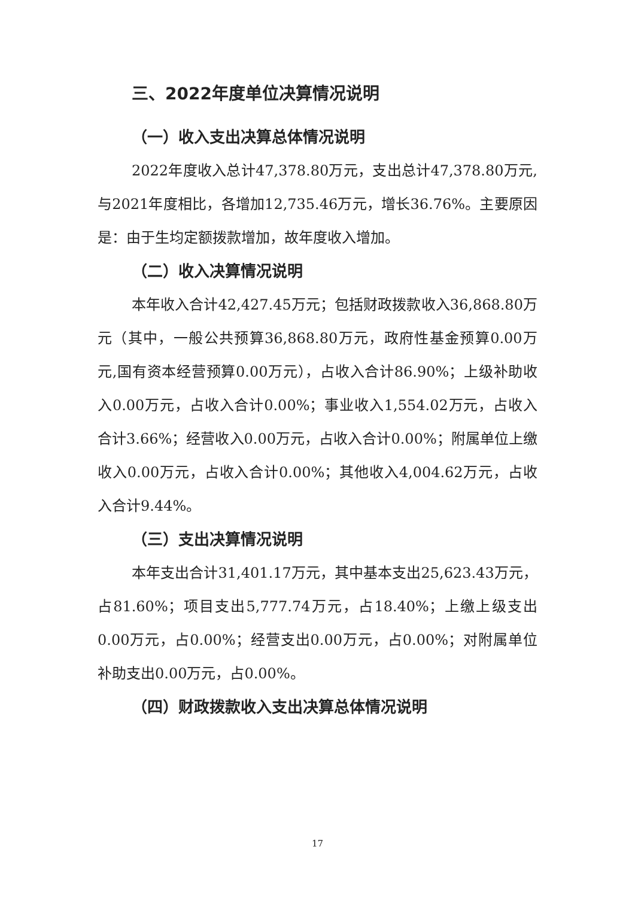三、2022年度单位决算情况说明
（一）收入支出决算总体情况说明
2022年度收入总计47,378.80万元，支出总计47,378.80万元,与2021年度相比，各增加12,735.46万元，增长36.76%。主要原因是：由于生均定额拨款增加，故年度收入增加。
（二）收入决算情况说明
本年收入合计42,427.45万元；包括财政拨款收入36,868.80万元（其中，一般公共预算36,868.80万元，政府性基金预算0.00万元,国有资本经营预算0.00万元），占收入合计86.90%；上级补助收入0.00万元，占收入合计0.00%；事业收入1,554.02万元，占收入合计3.66%；经营收入0.00万元，占收入合计0.00%；附属单位上缴收入0.00万元，占收入合计0.00%；其他收入4,004.62万元，占收入合计9.44%。
（三）支出决算情况说明
本年支出合计31,401.17万元，其中基本支出25,623.43万元，占81.60%；项目支出5,777.74万元，占18.40%；上缴上级支出0.00万元，占0.00%；经营支出0.00万元，占0.00%；对附属单位补助支出0.00万元，占0.00%。
（四）财政拨款收入支出决算总体情况说明
17